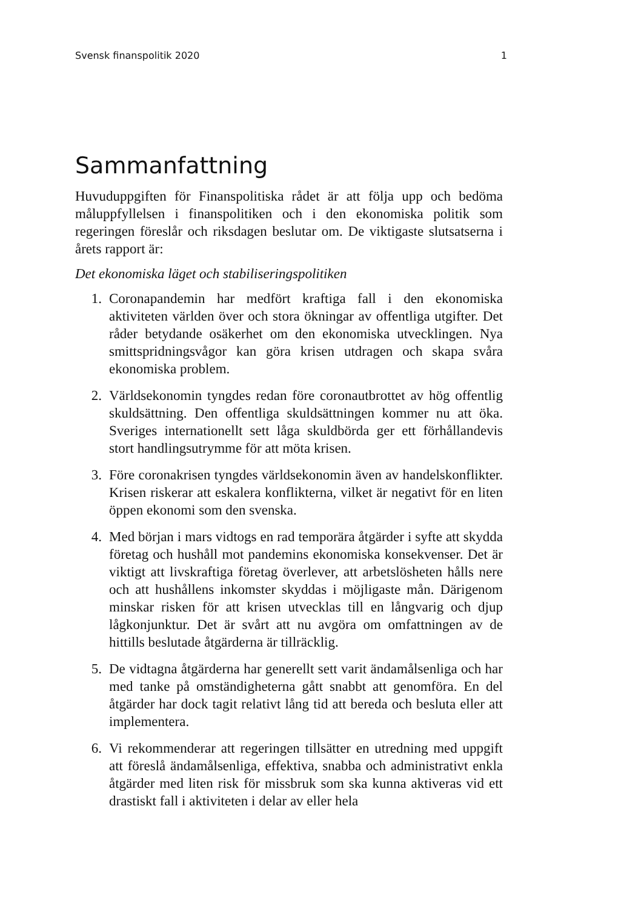Svensk finanspolitik 2020 1
Sammanfattning
Huvuduppgiften för Finanspolitiska rådet är att följa upp och bedöma måluppfyllelsen i finanspolitiken och i den ekonomiska politik som regeringen föreslår och riksdagen beslutar om. De viktigaste slutsatserna i årets rapport är:
Det ekonomiska läget och stabiliseringspolitiken
1. Coronapandemin har medfört kraftiga fall i den ekonomiska aktiviteten världen över och stora ökningar av offentliga utgifter. Det råder betydande osäkerhet om den ekonomiska utvecklingen. Nya smittspridningsvågor kan göra krisen utdragen och skapa svåra ekonomiska problem.
2. Världsekonomin tyngdes redan före coronautbrottet av hög offentlig skuldsättning. Den offentliga skuldsättningen kommer nu att öka. Sveriges internationellt sett låga skuldbörda ger ett förhållandevis stort handlingsutrymme för att möta krisen.
3. Före coronakrisen tyngdes världsekonomin även av handelskonflikter. Krisen riskerar att eskalera konflikterna, vilket är negativt för en liten öppen ekonomi som den svenska.
4. Med början i mars vidtogs en rad temporära åtgärder i syfte att skydda företag och hushåll mot pandemins ekonomiska konsekvenser. Det är viktigt att livskraftiga företag överlever, att arbetslösheten hålls nere och att hushållens inkomster skyddas i möjligaste mån. Därigenom minskar risken för att krisen utvecklas till en långvarig och djup lågkonjunktur. Det är svårt att nu avgöra om omfattningen av de hittills beslutade åtgärderna är tillräcklig.
5. De vidtagna åtgärderna har generellt sett varit ändamålsenliga och har med tanke på omständigheterna gått snabbt att genomföra. En del åtgärder har dock tagit relativt lång tid att bereda och besluta eller att implementera.
6. Vi rekommenderar att regeringen tillsätter en utredning med uppgift att föreslå ändamålsenliga, effektiva, snabba och administrativt enkla åtgärder med liten risk för missbruk som ska kunna aktiveras vid ett drastiskt fall i aktiviteten i delar av eller hela